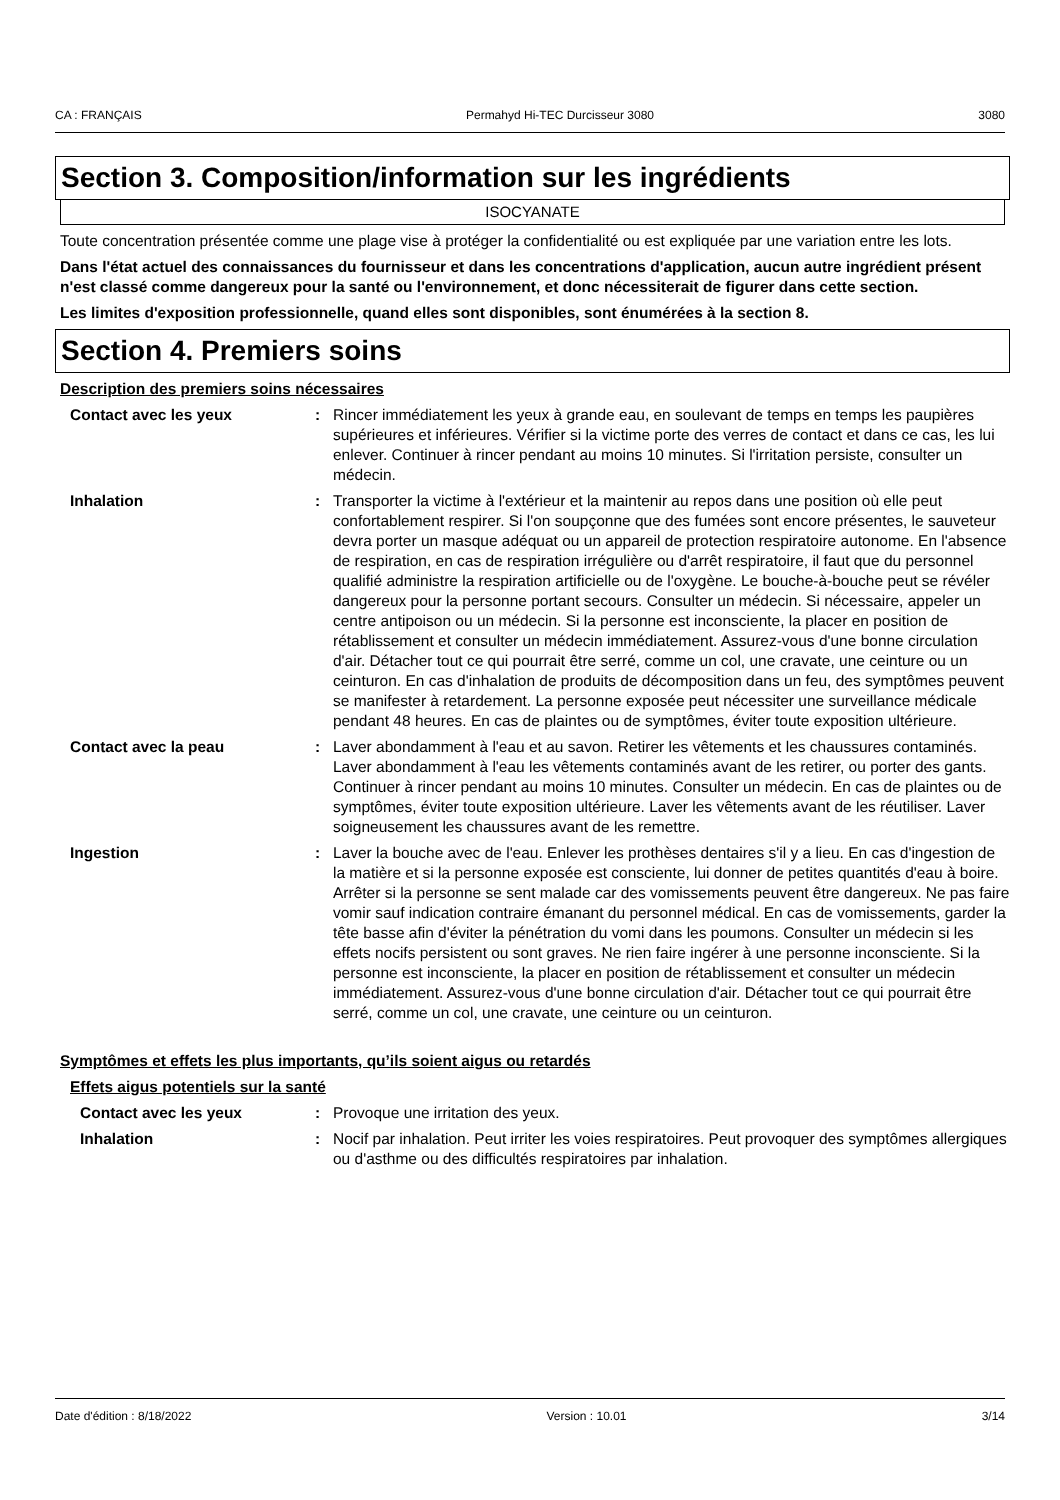CA : FRANÇAIS Permahyd Hi-TEC Durcisseur 3080 3080
Section 3. Composition/information sur les ingrédients
ISOCYANATE
Toute concentration présentée comme une plage vise à protéger la confidentialité ou est expliquée par une variation entre les lots.
Dans l'état actuel des connaissances du fournisseur et dans les concentrations d'application, aucun autre ingrédient présent n'est classé comme dangereux pour la santé ou l'environnement, et donc nécessiterait de figurer dans cette section.
Les limites d'exposition professionnelle, quand elles sont disponibles, sont énumérées à la section 8.
Section 4. Premiers soins
Description des premiers soins nécessaires
Contact avec les yeux : Rincer immédiatement les yeux à grande eau, en soulevant de temps en temps les paupières supérieures et inférieures. Vérifier si la victime porte des verres de contact et dans ce cas, les lui enlever. Continuer à rincer pendant au moins 10 minutes. Si l'irritation persiste, consulter un médecin.
Inhalation : Transporter la victime à l'extérieur et la maintenir au repos dans une position où elle peut confortablement respirer. Si l'on soupçonne que des fumées sont encore présentes, le sauveteur devra porter un masque adéquat ou un appareil de protection respiratoire autonome. En l'absence de respiration, en cas de respiration irrégulière ou d'arrêt respiratoire, il faut que du personnel qualifié administre la respiration artificielle ou de l'oxygène. Le bouche-à-bouche peut se révéler dangereux pour la personne portant secours. Consulter un médecin. Si nécessaire, appeler un centre antipoison ou un médecin. Si la personne est inconsciente, la placer en position de rétablissement et consulter un médecin immédiatement. Assurez-vous d'une bonne circulation d'air. Détacher tout ce qui pourrait être serré, comme un col, une cravate, une ceinture ou un ceinturon. En cas d'inhalation de produits de décomposition dans un feu, des symptômes peuvent se manifester à retardement. La personne exposée peut nécessiter une surveillance médicale pendant 48 heures. En cas de plaintes ou de symptômes, éviter toute exposition ultérieure.
Contact avec la peau : Laver abondamment à l'eau et au savon. Retirer les vêtements et les chaussures contaminés. Laver abondamment à l'eau les vêtements contaminés avant de les retirer, ou porter des gants. Continuer à rincer pendant au moins 10 minutes. Consulter un médecin. En cas de plaintes ou de symptômes, éviter toute exposition ultérieure. Laver les vêtements avant de les réutiliser. Laver soigneusement les chaussures avant de les remettre.
Ingestion : Laver la bouche avec de l'eau. Enlever les prothèses dentaires s'il y a lieu. En cas d'ingestion de la matière et si la personne exposée est consciente, lui donner de petites quantités d'eau à boire. Arrêter si la personne se sent malade car des vomissements peuvent être dangereux. Ne pas faire vomir sauf indication contraire émanant du personnel médical. En cas de vomissements, garder la tête basse afin d'éviter la pénétration du vomi dans les poumons. Consulter un médecin si les effets nocifs persistent ou sont graves. Ne rien faire ingérer à une personne inconsciente. Si la personne est inconsciente, la placer en position de rétablissement et consulter un médecin immédiatement. Assurez-vous d'une bonne circulation d'air. Détacher tout ce qui pourrait être serré, comme un col, une cravate, une ceinture ou un ceinturon.
Symptômes et effets les plus importants, qu’ils soient aigus ou retardés
Effets aigus potentiels sur la santé
Contact avec les yeux : Provoque une irritation des yeux.
Inhalation : Nocif par inhalation. Peut irriter les voies respiratoires. Peut provoquer des symptômes allergiques ou d'asthme ou des difficultés respiratoires par inhalation.
Date d'édition : 8/18/2022 Version : 10.01 3/14